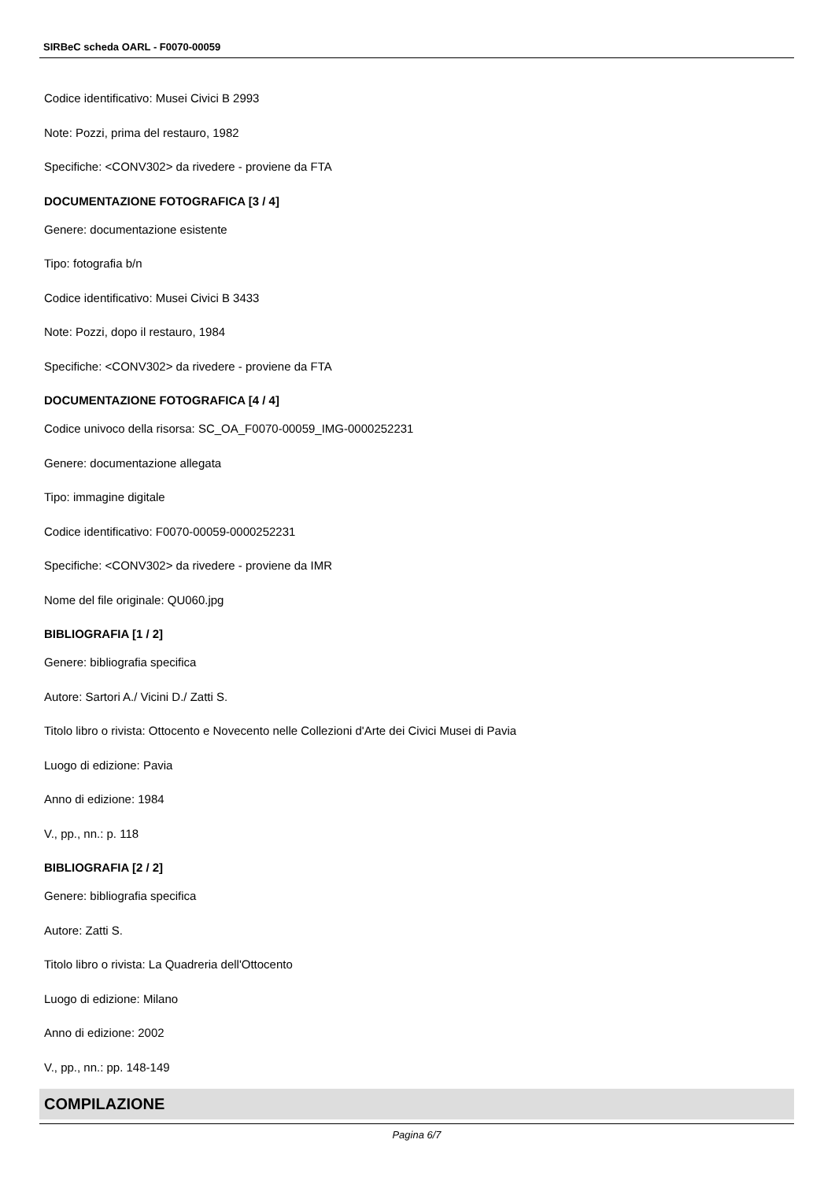SIRBeC scheda OARL - F0070-00059
Codice identificativo: Musei Civici B 2993
Note: Pozzi, prima del restauro, 1982
Specifiche: <CONV302> da rivedere - proviene da FTA
DOCUMENTAZIONE FOTOGRAFICA [3 / 4]
Genere: documentazione esistente
Tipo: fotografia b/n
Codice identificativo: Musei Civici B 3433
Note: Pozzi, dopo il restauro, 1984
Specifiche: <CONV302> da rivedere - proviene da FTA
DOCUMENTAZIONE FOTOGRAFICA [4 / 4]
Codice univoco della risorsa: SC_OA_F0070-00059_IMG-0000252231
Genere: documentazione allegata
Tipo: immagine digitale
Codice identificativo: F0070-00059-0000252231
Specifiche: <CONV302> da rivedere - proviene da IMR
Nome del file originale: QU060.jpg
BIBLIOGRAFIA [1 / 2]
Genere: bibliografia specifica
Autore: Sartori A./ Vicini D./ Zatti S.
Titolo libro o rivista: Ottocento e Novecento nelle Collezioni d'Arte dei Civici Musei di Pavia
Luogo di edizione: Pavia
Anno di edizione: 1984
V., pp., nn.: p. 118
BIBLIOGRAFIA [2 / 2]
Genere: bibliografia specifica
Autore: Zatti S.
Titolo libro o rivista: La Quadreria dell'Ottocento
Luogo di edizione: Milano
Anno di edizione: 2002
V., pp., nn.: pp. 148-149
COMPILAZIONE
Pagina 6/7